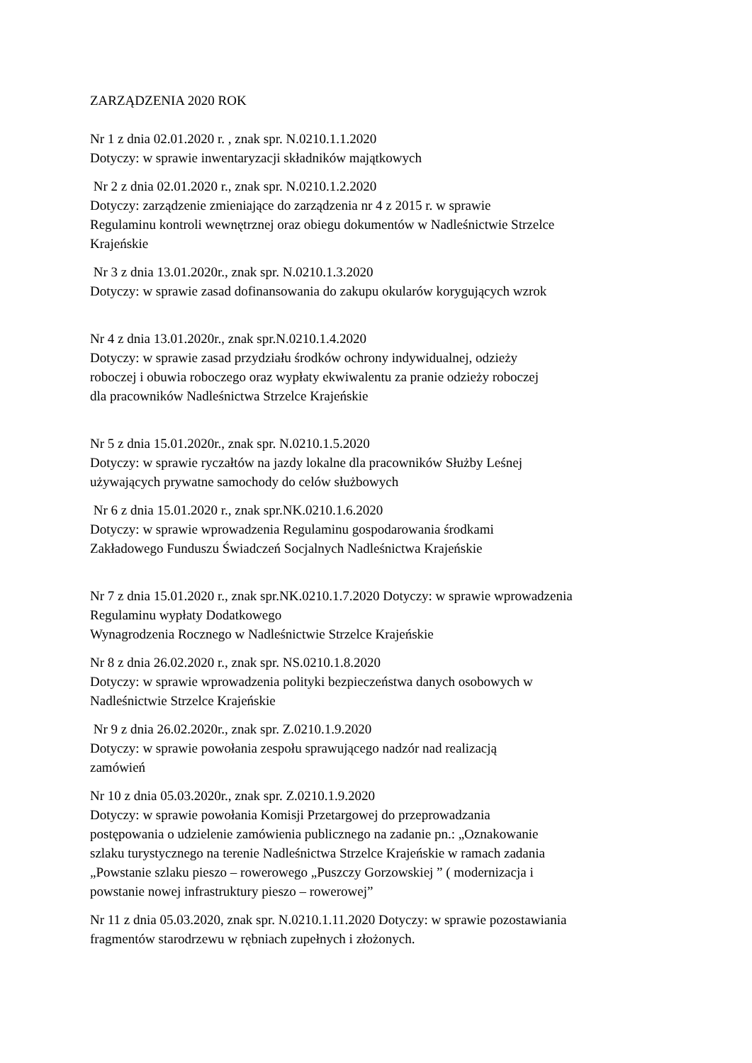ZARZĄDZENIA 2020 ROK
Nr 1 z dnia 02.01.2020 r. , znak spr. N.0210.1.1.2020
Dotyczy: w sprawie inwentaryzacji składników majątkowych
Nr 2 z dnia 02.01.2020 r., znak spr. N.0210.1.2.2020
Dotyczy: zarządzenie zmieniające do zarządzenia nr 4 z 2015 r. w sprawie
Regulaminu kontroli wewnętrznej oraz obiegu dokumentów w Nadleśnictwie Strzelce
Krajeńskie
Nr 3 z dnia 13.01.2020r., znak spr. N.0210.1.3.2020
Dotyczy: w sprawie zasad dofinansowania do zakupu okularów korygujących wzrok
Nr 4 z dnia 13.01.2020r., znak spr.N.0210.1.4.2020
Dotyczy: w sprawie zasad przydziału środków ochrony indywidualnej, odzieży
roboczej i obuwia roboczego oraz wypłaty ekwiwalentu za pranie odzieży roboczej
dla pracowników Nadleśnictwa Strzelce Krajeńskie
Nr 5 z dnia 15.01.2020r., znak spr. N.0210.1.5.2020
Dotyczy: w sprawie ryczałtów na jazdy lokalne dla pracowników Służby Leśnej
używających prywatne samochody do celów służbowych
Nr 6 z dnia 15.01.2020 r., znak spr.NK.0210.1.6.2020
Dotyczy: w sprawie wprowadzenia Regulaminu gospodarowania środkami
Zakładowego Funduszu Świadczeń Socjalnych Nadleśnictwa Krajeńskie
Nr 7 z dnia 15.01.2020 r., znak spr.NK.0210.1.7.2020 Dotyczy: w sprawie wprowadzenia
Regulaminu wypłaty Dodatkowego
Wynagrodzenia Rocznego w Nadleśnictwie Strzelce Krajeńskie
Nr 8 z dnia 26.02.2020 r., znak spr. NS.0210.1.8.2020
Dotyczy: w sprawie wprowadzenia polityki bezpieczeństwa danych osobowych w
Nadleśnictwie Strzelce Krajeńskie
Nr 9 z dnia 26.02.2020r., znak spr. Z.0210.1.9.2020
Dotyczy: w sprawie powołania zespołu sprawującego nadzór nad realizacją
zamówień
Nr 10 z dnia 05.03.2020r., znak spr. Z.0210.1.9.2020
Dotyczy: w sprawie powołania Komisji Przetargowej do przeprowadzania
postępowania o udzielenie zamówienia publicznego na zadanie pn.: „Oznakowanie
szlaku turystycznego na terenie Nadleśnictwa Strzelce Krajeńskie w ramach zadania
„Powstanie szlaku pieszo – rowerowego „Puszczy Gorzowskiej ” ( modernizacja i
powstanie nowej infrastruktury pieszo – rowerowej”
Nr 11 z dnia 05.03.2020, znak spr. N.0210.1.11.2020 Dotyczy: w sprawie pozostawiania
fragmentów starodrzewu w rębniach zupełnych i złożonych.